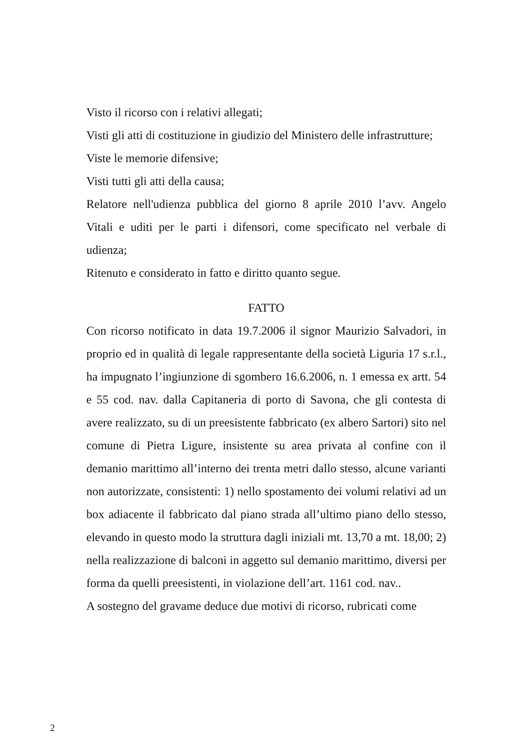Visto il ricorso con i relativi allegati;
Visti gli atti di costituzione in giudizio del Ministero delle infrastrutture;
Viste le memorie difensive;
Visti tutti gli atti della causa;
Relatore nell'udienza pubblica del giorno 8 aprile 2010 l’avv. Angelo Vitali e uditi per le parti i difensori, come specificato nel verbale di udienza;
Ritenuto e considerato in fatto e diritto quanto segue.
FATTO
Con ricorso notificato in data 19.7.2006 il signor Maurizio Salvadori, in proprio ed in qualità di legale rappresentante della società Liguria 17 s.r.l., ha impugnato l’ingiunzione di sgombero 16.6.2006, n. 1 emessa ex artt. 54 e 55 cod. nav. dalla Capitaneria di porto di Savona, che gli contesta di avere realizzato, su di un preesistente fabbricato (ex albero Sartori) sito nel comune di Pietra Ligure, insistente su area privata al confine con il demanio marittimo all’interno dei trenta metri dallo stesso, alcune varianti non autorizzate, consistenti: 1) nello spostamento dei volumi relativi ad un box adiacente il fabbricato dal piano strada all’ultimo piano dello stesso, elevando in questo modo la struttura dagli iniziali mt. 13,70 a mt. 18,00; 2) nella realizzazione di balconi in aggetto sul demanio marittimo, diversi per forma da quelli preesistenti, in violazione dell’art. 1161 cod. nav..
A sostegno del gravame deduce due motivi di ricorso, rubricati come
2